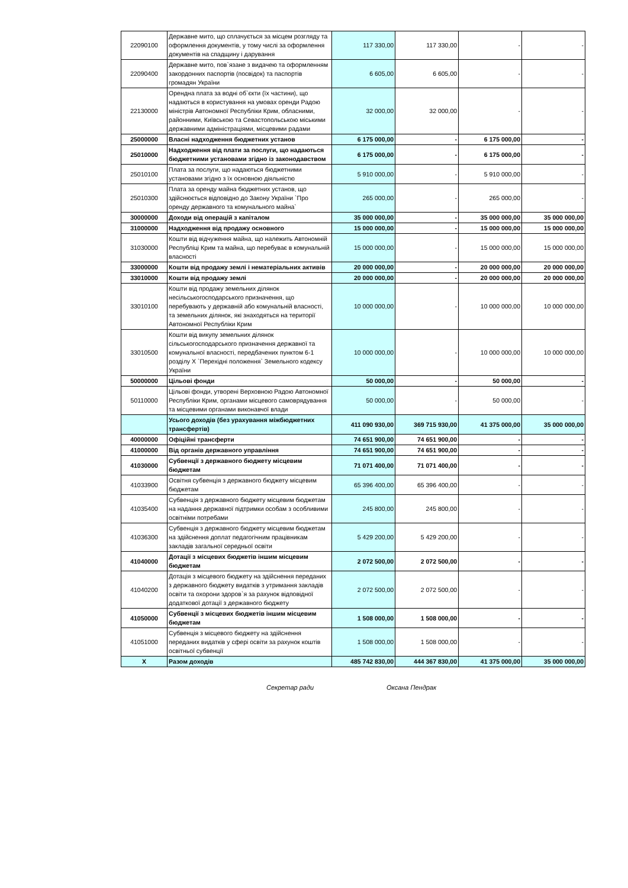| 22090100 | Державне мито, що сплачується за місцем розгляду та оформлення документів, у тому числі за оформлення документів на спадщину і дарування | 117 330,00 | 117 330,00 | - | - |
| 22090400 | Державне мито, пов`язане з видачею та оформленням закордонних паспортів (посвідок) та паспортів громадян України | 6 605,00 | 6 605,00 | - | - |
| 22130000 | Орендна плата за водні об`єкти (їх частини), що надаються в користування на умовах оренди Радою міністрів Автономної Республіки Крим, обласними, районними, Київською та Севастопольською міськими державними адміністраціями, місцевими радами | 32 000,00 | 32 000,00 | - | - |
| 25000000 | Власні надходження бюджетних установ | 6 175 000,00 | - | 6 175 000,00 | - |
| 25010000 | Надходження від плати за послуги, що надаються бюджетними установами згідно із законодавством | 6 175 000,00 | - | 6 175 000,00 | - |
| 25010100 | Плата за послуги, що надаються бюджетними установами згідно з їх основною діяльністю | 5 910 000,00 | - | 5 910 000,00 | - |
| 25010300 | Плата за оренду майна бюджетних установ, що здійснюється відповідно до Закону України `Про оренду державного та комунального майна` | 265 000,00 | - | 265 000,00 | - |
| 30000000 | Доходи від операцій з капіталом | 35 000 000,00 | - | 35 000 000,00 | 35 000 000,00 |
| 31000000 | Надходження від продажу основного | 15 000 000,00 | - | 15 000 000,00 | 15 000 000,00 |
| 31030000 | Кошти від відчуження майна, що належить Автономній Республіці Крим та майна, що перебуває в комунальній власності | 15 000 000,00 | - | 15 000 000,00 | 15 000 000,00 |
| 33000000 | Кошти від продажу землі і нематеріальних активів | 20 000 000,00 | - | 20 000 000,00 | 20 000 000,00 |
| 33010000 | Кошти від продажу землі | 20 000 000,00 | - | 20 000 000,00 | 20 000 000,00 |
| 33010100 | Кошти від продажу земельних ділянок несільськогосподарського призначення, що перебувають у державній або комунальній власності, та земельних ділянок, які знаходяться на території Автономної Республіки Крим | 10 000 000,00 | - | 10 000 000,00 | 10 000 000,00 |
| 33010500 | Кошти від викупу земельних ділянок сільськогосподарського призначення державної та комунальної власності, передбачених пунктом 6-1 розділу X `Перехідні положення` Земельного кодексу України | 10 000 000,00 | - | 10 000 000,00 | 10 000 000,00 |
| 50000000 | Цільові фонди | 50 000,00 | - | 50 000,00 | - |
| 50110000 | Цільові фонди, утворені Верховною Радою Автономної Республіки Крим, органами місцевого самоврядування та місцевими органами виконавчої влади | 50 000,00 | - | 50 000,00 | - |
| | Усього доходів (без урахування міжбюджетних трансфертів) | 411 090 930,00 | 369 715 930,00 | 41 375 000,00 | 35 000 000,00 |
| 40000000 | Офіційні трансферти | 74 651 900,00 | 74 651 900,00 | - | - |
| 41000000 | Від органів державного управління | 74 651 900,00 | 74 651 900,00 | - | - |
| 41030000 | Субвенції з державного бюджету місцевим бюджетам | 71 071 400,00 | 71 071 400,00 | - | - |
| 41033900 | Освітня субвенція з державного бюджету місцевим бюджетам | 65 396 400,00 | 65 396 400,00 | - | - |
| 41035400 | Субвенція з державного бюджету місцевим бюджетам на надання державної підтримки особам з особливими освітніми потребами | 245 800,00 | 245 800,00 | - | - |
| 41036300 | Субвенція з державного бюджету місцевим бюджетам на здійснення доплат педагогічним працівникам закладів загальної середньої освіти | 5 429 200,00 | 5 429 200,00 | - | - |
| 41040000 | Дотації з місцевих бюджетів іншим місцевим бюджетам | 2 072 500,00 | 2 072 500,00 | - | - |
| 41040200 | Дотація з місцевого бюджету на здійснення переданих з державного бюджету видатків з утримання закладів освіти та охорони здоров`я за рахунок відповідної додаткової дотації з державного бюджету | 2 072 500,00 | 2 072 500,00 | - | - |
| 41050000 | Субвенції з місцевих бюджетів іншим місцевим бюджетам | 1 508 000,00 | 1 508 000,00 | - | - |
| 41051000 | Субвенція з місцевого бюджету на здійснення переданих видатків у сфері освіти за рахунок коштів освітньої субвенції | 1 508 000,00 | 1 508 000,00 | - | - |
| X | Разом доходів | 485 742 830,00 | 444 367 830,00 | 41 375 000,00 | 35 000 000,00 |
Секретар ради Оксана Пендрак